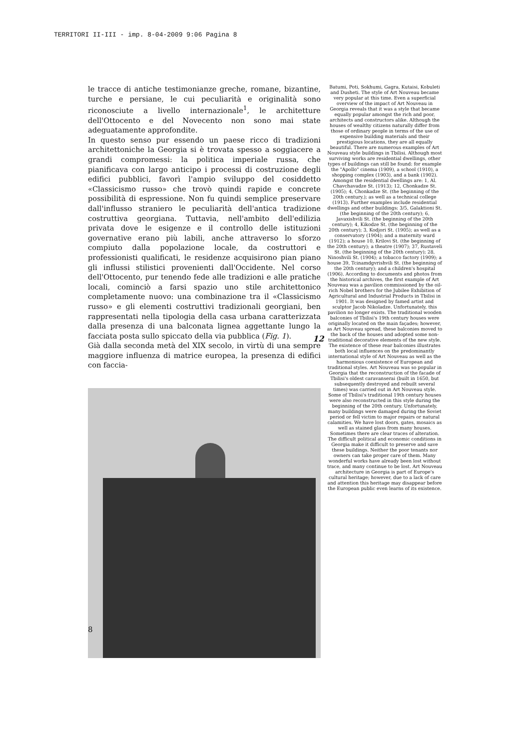TERRITORI II-III - imp. 8-04-2009 9:06 Pagina 8
le tracce di antiche testimonianze greche, romane, bizantine, turche e persiane, le cui peculiarità e originalità sono riconosciute a livello internazionale<sup>1</sup>, le architetture dell'Ottocento e del Novecento non sono mai state adeguatamente approfondite.
In questo senso pur essendo un paese ricco di tradizioni architettoniche la Georgia si è trovata spesso a soggiacere a grandi compromessi: la politica imperiale russa, che pianificava con largo anticipo i processi di costruzione degli edifici pubblici, favorì l'ampio sviluppo del cosiddetto «Classicismo russo» che trovò quindi rapide e concrete possibilità di espressione. Non fu quindi semplice preservare dall'influsso straniero le peculiarità dell'antica tradizione costruttiva georgiana. Tuttavia, nell'ambito dell'edilizia privata dove le esigenze e il controllo delle istituzioni governative erano più labili, anche attraverso lo sforzo compiuto dalla popolazione locale, da costruttori e professionisti qualificati, le residenze acquisirono pian piano gli influssi stilistici provenienti dall'Occidente. Nel corso dell'Ottocento, pur tenendo fede alle tradizioni e alle pratiche locali, cominciò a farsi spazio uno stile architettonico completamente nuovo: una combinazione tra il «Classicismo russo» e gli elementi costruttivi tradizionali georgiani, ben rappresentati nella tipologia della casa urbana caratterizzata dalla presenza di una balconata lignea aggettante lungo la facciata posta sullo spiccato della via pubblica (Fig. 1).
Già dalla seconda metà del XIX secolo, in virtù di una sempre maggiore influenza di matrice europea, la presenza di edifici con faccia-
Batumi, Poti, Sokhumi, Gagra, Kutaisi, Kobuleti and Dusheti. The style of Art Nouveau became very popular at this time. Even a superficial overview of the impact of Art Nouveau in Georgia reveals that it was a style that became equally popular amongst the rich and poor, architects and constructors alike. Although the houses of wealthy citizens naturally differ from those of ordinary people in terms of the use of expensive building materials and their prestigious locations, they are all equally beautiful. There are numerous examples of Art Nouveau style buildings in Tbilisi. Although most surviving works are residential dwellings, other types of buildings can still be found: for example the "Apollo" cinema (1909), a school (1910), a shopping complex (1903), and a bank (1902). Amongst the residential dwellings are: 1, Al. Chavchavadze St. (1913); 12, Chonkadze St. (1905); 4, Chonkadze St. (the beginning of the 20th century.); as well as a technical college (1913). Further examples include residential dwellings and other buildings: 3/5, Galaktioni St. (the beginning of the 20th century); 6, Javaxishvili St. (the beginning of the 20th century); 4, Kikodze St. (the beginning of the 20th century); 3, Kodjori St. (1905); as well as a conservatory (1904); and a maternity ward (1912); a house 10, Krilovi St. (the beginning of the 20th century); a theatre (1907); 37, Rustaveli St. (the beginning of the 20th century); 28, Ninoshvili St. (1904); a tobacco factory (1909); a house 39, Tcinamdgvrishvili St. (the beginning of the 20th century); and a children's hospital (1906). According to documents and photos from the historical archives, the first example of Art Nouveau was a pavilion commissioned by the oil-rich Nobel brothers for the Jubilee Exhibition of Agricultural and Industrial Products in Tbilisi in 1901. It was designed by famed artist and sculptor Jacob Nikoladze. Unfortunately, this pavilion no longer exists. The traditional wooden balconies of Tbilisi's 19th century houses were originally located on the main façades; however, as Art Nouveau spread, these balconies moved to the back of the houses and adopted some non-traditional decorative elements of the new style. The existence of these rear balconies illustrates both local influences on the predominantly international style of Art Nouveau as well as the harmonious coexistence of European and traditional styles. Art Nouveau was so popular in Georgia that the reconstruction of the facade of Tbilisi's oldest caravanserai (built in 1650, but subsequently destroyed and rebuilt several times) was carried out in Art Nouveau style. Some of Tbilisi's traditional 19th century houses were also reconstructed in this style during the beginning of the 20th century. Unfortunately, many buildings were damaged during the Soviet period or fell victim to major repairs or natural calamities. We have lost doors, gates, mosaics as well as stained glass from many houses. Sometimes there are clear traces of alteration. The difficult political and economic conditions in Georgia make it difficult to preserve and save these buildings. Neither the poor tenants nor owners can take proper care of them. Many wonderful works have already been lost without trace, and many continue to be lost. Art Nouveau architecture in Georgia is part of Europe's cultural heritage; however, due to a lack of care and attention this heritage may disappear before the European public even learns of its existence.
12
8